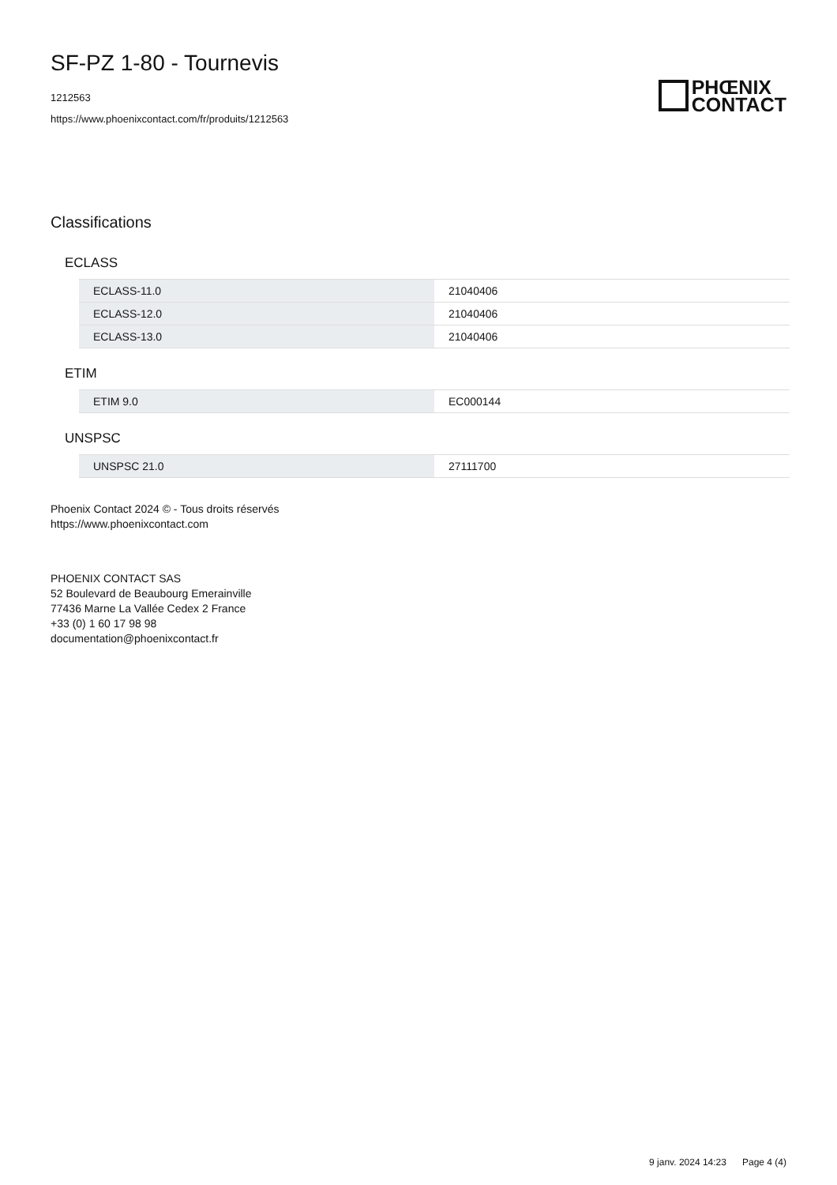SF-PZ 1-80 - Tournevis
1212563
https://www.phoenixcontact.com/fr/produits/1212563
PHŒNIX
CONTACT
Classifications
ECLASS
| ECLASS-11.0 | 21040406 |
| ECLASS-12.0 | 21040406 |
| ECLASS-13.0 | 21040406 |
ETIM
| ETIM 9.0 | EC000144 |
UNSPSC
| UNSPSC 21.0 | 27111700 |
Phoenix Contact 2024 © - Tous droits réservés
https://www.phoenixcontact.com
PHOENIX CONTACT SAS
52 Boulevard de Beaubourg Emerainville
77436 Marne La Vallée Cedex 2 France
+33 (0) 1 60 17 98 98
documentation@phoenixcontact.fr
9 janv. 2024 14:23 Page 4 (4)